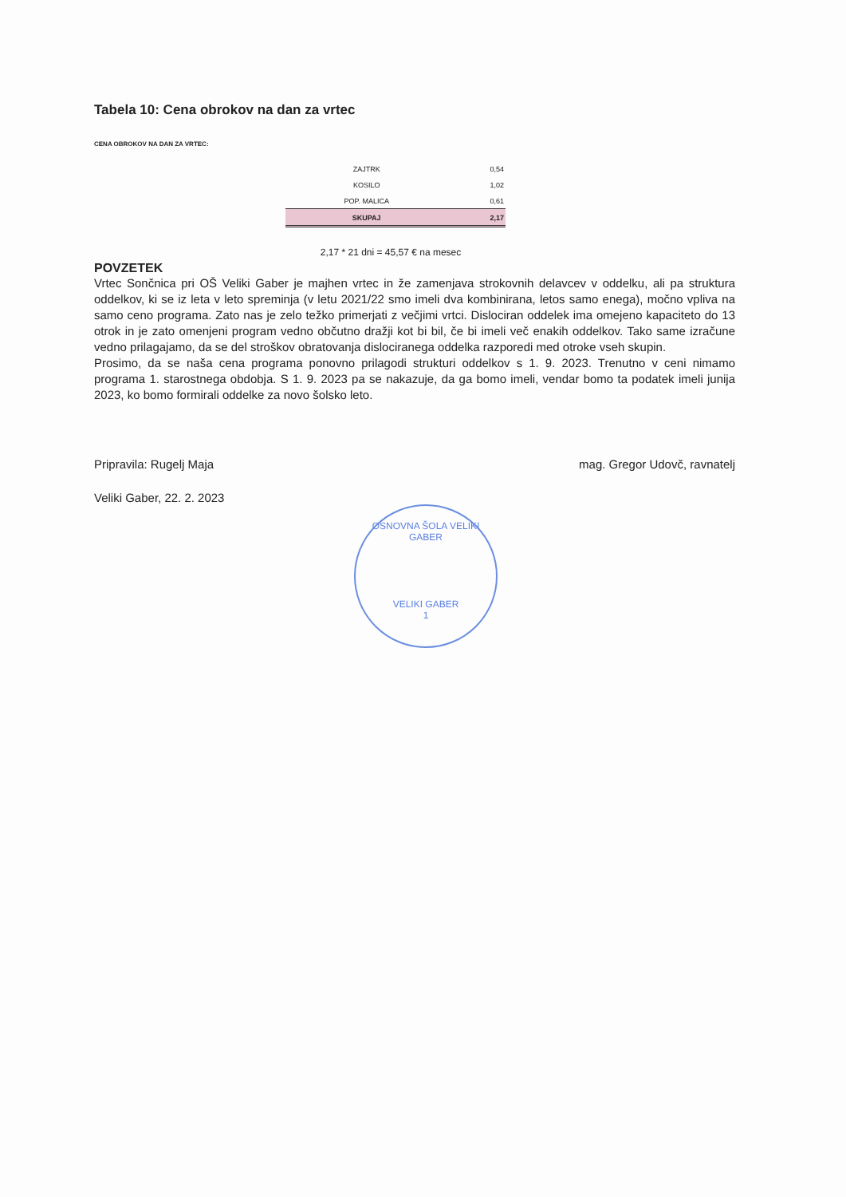Tabela 10: Cena obrokov na dan za vrtec
CENA OBROKOV NA DAN ZA VRTEC:
| ZAJTRK | 0,54 |
| KOSILO | 1,02 |
| POP. MALICA | 0,61 |
| SKUPAJ | 2,17 |
2,17 * 21 dni = 45,57 € na mesec
POVZETEK
Vrtec Sončnica pri OŠ Veliki Gaber je majhen vrtec in že zamenjava strokovnih delavcev v oddelku, ali pa struktura oddelkov, ki se iz leta v leto spreminja (v letu 2021/22 smo imeli dva kombinirana, letos samo enega), močno vpliva na samo ceno programa. Zato nas je zelo težko primerjati z večjimi vrtci. Dislociran oddelek ima omejeno kapaciteto do 13 otrok in je zato omenjeni program vedno občutno dražji kot bi bil, če bi imeli več enakih oddelkov. Tako same izračune vedno prilagajamo, da se del stroškov obratovanja dislociranega oddelka razporedi med otroke vseh skupin.
Prosimo, da se naša cena programa ponovno prilagodi strukturi oddelkov s 1. 9. 2023. Trenutno v ceni nimamo programa 1. starostnega obdobja. S 1. 9. 2023 pa se nakazuje, da ga bomo imeli, vendar bomo ta podatek imeli junija 2023, ko bomo formirali oddelke za novo šolsko leto.
Pripravila: Rugelj Maja mag. Gregor Udovč, ravnatelj
Veliki Gaber, 22. 2. 2023
OSNOVNA ŠOLA VELIKI GABER
VELIKI GABER
1